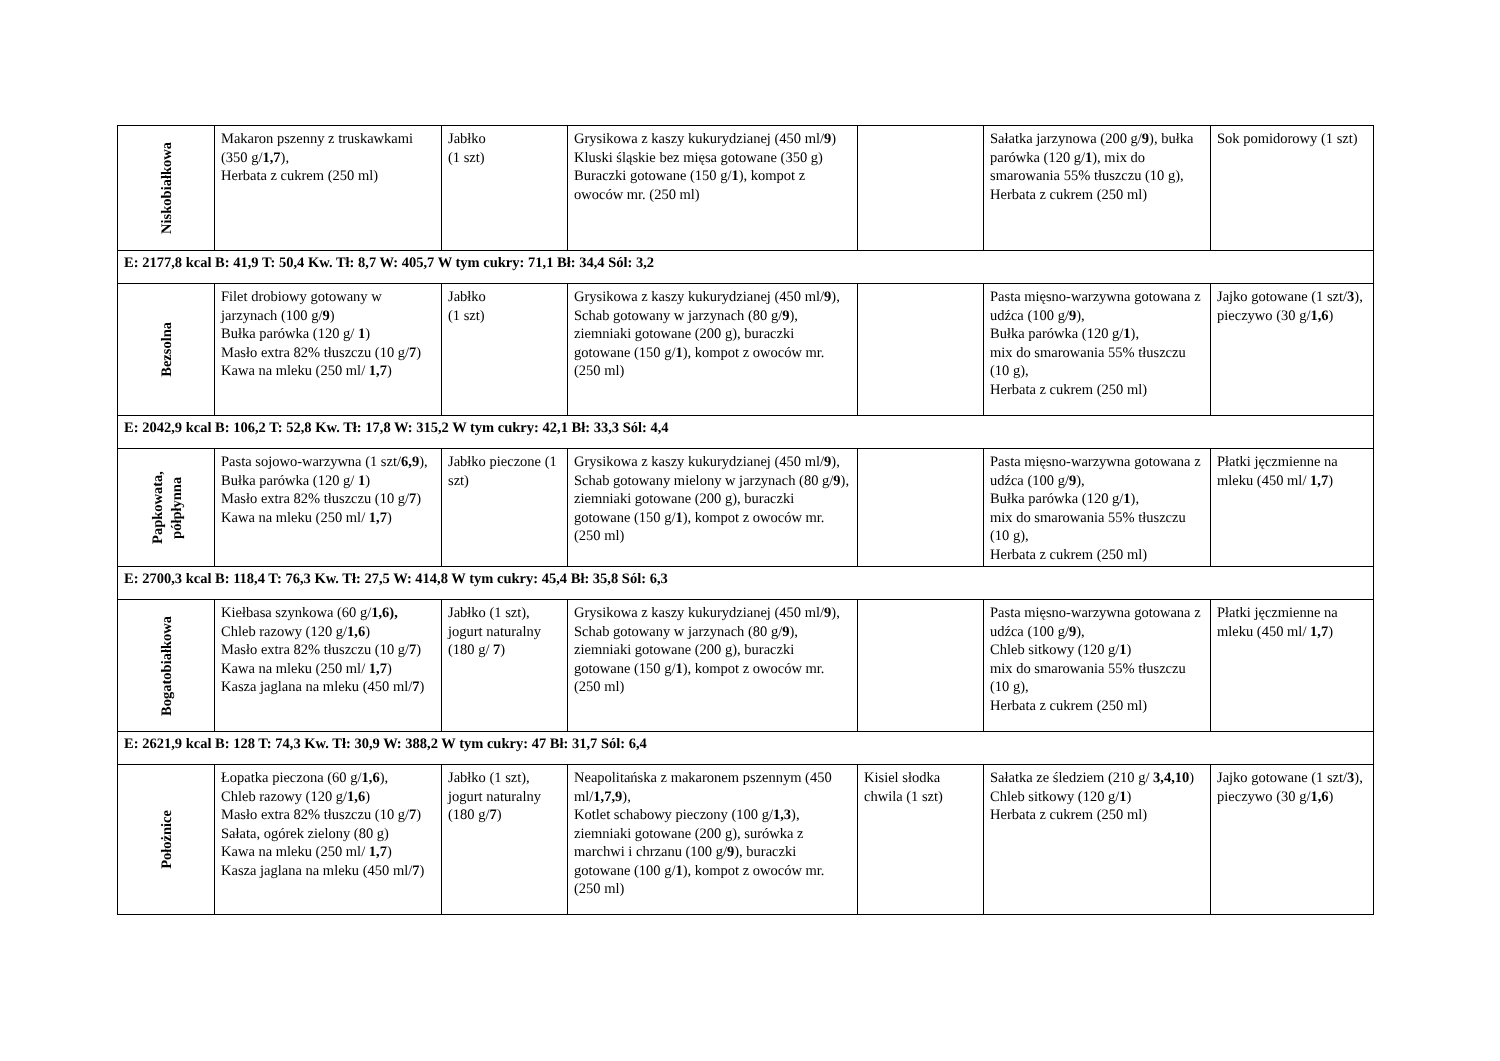| Niskobiałkowa | Makaron pszenny z truskawkami (350 g/ 1,7 ), Herbata z cukrem (250 ml) | Jabłko (1 szt) | Grysikowa z kaszy kukurydzianej (450 ml/ 9 ) Kluski śląskie bez mięsa gotowane (350 g) Buraczki gotowane (150 g/ 1 ), kompot z owoców mr. (250 ml) | | Sałatka jarzynowa (200 g/ 9 ), bułka parówka (120 g/ 1 ), mix do smarowania 55% tłuszczu (10 g), Herbata z cukrem (250 ml) | Sok pomidorowy (1 szt) |
| E: 2177,8 kcal B: 41,9 T: 50,4 Kw. Tł: 8,7 W: 405,7 W tym cukry: 71,1 Bł: 34,4 Sól: 3,2 | | | | | | |
| Bezsolna | Filet drobiowy gotowany w jarzynach (100 g/ 9 ) Bułka parówka (120 g/ 1 ) Masło extra 82% tłuszczu (10 g/ 7 ) Kawa na mleku (250 ml/ 1,7 ) | Jabłko (1 szt) | Grysikowa z kaszy kukurydzianej (450 ml/ 9 ), Schab gotowany w jarzynach (80 g/ 9 ), ziemniaki gotowane (200 g), buraczki gotowane (150 g/ 1 ), kompot z owoców mr. (250 ml) | | Pasta mięsno-warzywna gotowana z udźca (100 g/ 9 ), Bułka parówka (120 g/ 1 ), mix do smarowania 55% tłuszczu (10 g), Herbata z cukrem (250 ml) | Jajko gotowane (1 szt/ 3 ), pieczywo (30 g/ 1,6 ) |
| E: 2042,9 kcal B: 106,2 T: 52,8 Kw. Tł: 17,8 W: 315,2 W tym cukry: 42,1 Bł: 33,3 Sól: 4,4 | | | | | | |
| Papkowata, półpłynna | Pasta sojowo-warzywna (1 szt/ 6,9 ), Bułka parówka (120 g/ 1 ) Masło extra 82% tłuszczu (10 g/ 7 ) Kawa na mleku (250 ml/ 1,7 ) | Jabłko pieczone (1 szt) | Grysikowa z kaszy kukurydzianej (450 ml/ 9 ), Schab gotowany mielony w jarzynach (80 g/ 9 ), ziemniaki gotowane (200 g), buraczki gotowane (150 g/ 1 ), kompot z owoców mr. (250 ml) | | Pasta mięsno-warzywna gotowana z udźca (100 g/ 9 ), Bułka parówka (120 g/ 1 ), mix do smarowania 55% tłuszczu (10 g), Herbata z cukrem (250 ml) | Płatki jęczmienne na mleku (450 ml/ 1,7 ) |
| E: 2700,3 kcal B: 118,4 T: 76,3 Kw. Tł: 27,5 W: 414,8 W tym cukry: 45,4 Bł: 35,8 Sól: 6,3 | | | | | | |
| Bogatobiałkowa | Kiełbasa szynkowa (60 g/ 1,6), Chleb razowy (120 g/ 1,6 ) Masło extra 82% tłuszczu (10 g/ 7 ) Kawa na mleku (250 ml/ 1,7 ) Kasza jaglana na mleku (450 ml/ 7 ) | Jabłko (1 szt), jogurt naturalny (180 g/ 7 ) | Grysikowa z kaszy kukurydzianej (450 ml/ 9 ), Schab gotowany w jarzynach (80 g/ 9 ), ziemniaki gotowane (200 g), buraczki gotowane (150 g/ 1 ), kompot z owoców mr. (250 ml) | | Pasta mięsno-warzywna gotowana z udźca (100 g/ 9 ), Chleb sitkowy (120 g/ 1 ) mix do smarowania 55% tłuszczu (10 g), Herbata z cukrem (250 ml) | Płatki jęczmienne na mleku (450 ml/ 1,7 ) |
| E: 2621,9 kcal B: 128 T: 74,3 Kw. Tł: 30,9 W: 388,2 W tym cukry: 47 Bł: 31,7 Sól: 6,4 | | | | | | |
| Położnice | Łopatka pieczona (60 g/ 1,6 ), Chleb razowy (120 g/ 1,6 ) Masło extra 82% tłuszczu (10 g/ 7 ) Sałata, ogórek zielony (80 g) Kawa na mleku (250 ml/ 1,7 ) Kasza jaglana na mleku (450 ml/ 7 ) | Jabłko (1 szt), jogurt naturalny (180 g/ 7 ) | Neapolitańska z makaronem pszennym (450 ml/ 1,7,9 ), Kotlet schabowy pieczony (100 g/ 1,3 ), ziemniaki gotowane (200 g), surówka z marchwi i chrzanu (100 g/ 9 ), buraczki gotowane (100 g/ 1 ), kompot z owoców mr. (250 ml) | Kisiel słodka chwila (1 szt) | Sałatka ze śledziem (210 g/ 3,4,10 ) Chleb sitkowy (120 g/ 1 ) Herbata z cukrem (250 ml) | Jajko gotowane (1 szt/ 3 ), pieczywo (30 g/ 1,6 ) |